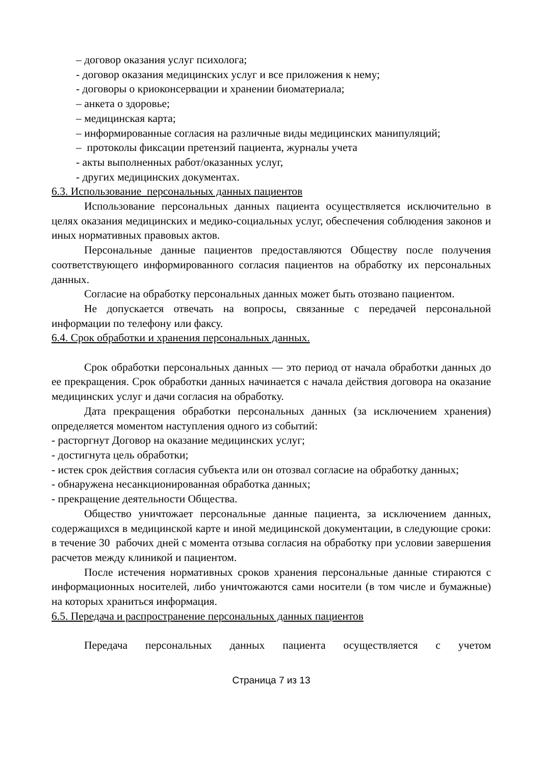– договор оказания услуг психолога;
- договор оказания медицинских услуг и все приложения к нему;
- договоры о криоконсервации и хранении биоматериала;
– анкета о здоровье;
– медицинская карта;
– информированные согласия на различные виды медицинских манипуляций;
– протоколы фиксации претензий пациента, журналы учета
- акты выполненных работ/оказанных услуг,
- других медицинских документах.
6.3. Использование персональных данных пациентов
Использование персональных данных пациента осуществляется исключительно в целях оказания медицинских и медико-социальных услуг, обеспечения соблюдения законов и иных нормативных правовых актов.
Персональные данные пациентов предоставляются Обществу после получения соответствующего информированного согласия пациентов на обработку их персональных данных.
Согласие на обработку персональных данных может быть отозвано пациентом.
Не допускается отвечать на вопросы, связанные с передачей персональной информации по телефону или факсу.
6.4. Срок обработки и хранения персональных данных.
Срок обработки персональных данных — это период от начала обработки данных до ее прекращения. Срок обработки данных начинается с начала действия договора на оказание медицинских услуг и дачи согласия на обработку.
Дата прекращения обработки персональных данных (за исключением хранения) определяется моментом наступления одного из событий:
- расторгнут Договор на оказание медицинских услуг;
- достигнута цель обработки;
- истек срок действия согласия субъекта или он отозвал согласие на обработку данных;
- обнаружена несанкционированная обработка данных;
- прекращение деятельности Общества.
Общество уничтожает персональные данные пациента, за исключением данных, содержащихся в медицинской карте и иной медицинской документации, в следующие сроки: в течение 30 рабочих дней с момента отзыва согласия на обработку при условии завершения расчетов между клиникой и пациентом.
После истечения нормативных сроков хранения персональные данные стираются с информационных носителей, либо уничтожаются сами носители (в том числе и бумажные) на которых храниться информация.
6.5. Передача и распространение персональных данных пациентов
Передача персональных данных пациента осуществляется с учетом
Страница 7 из 13